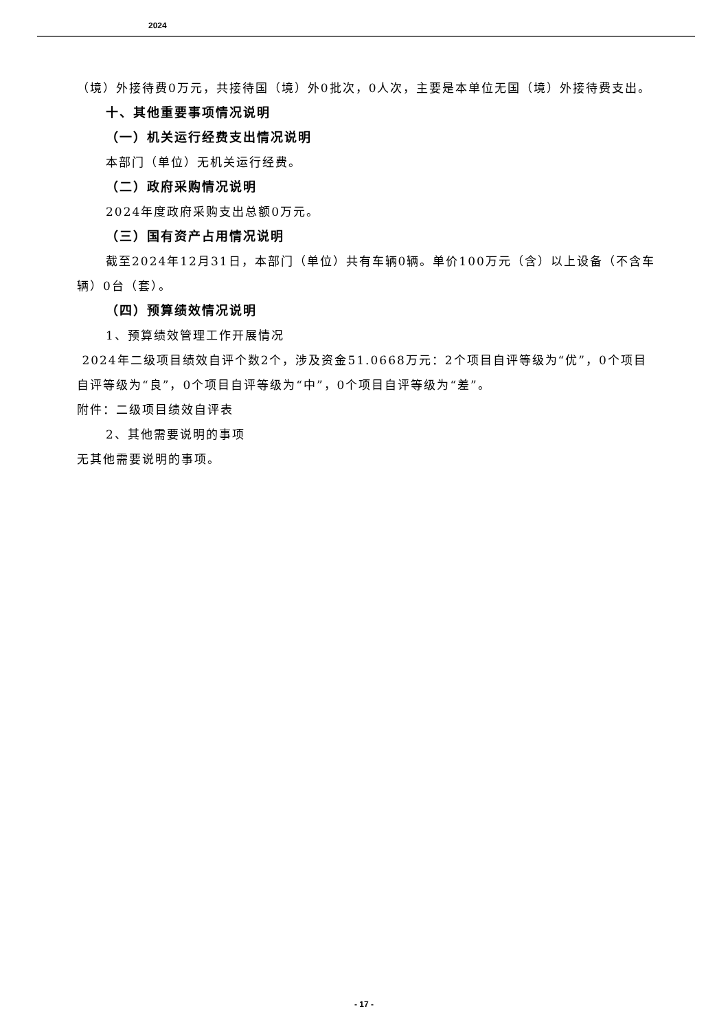2024
（境）外接待费0万元，共接待国（境）外0批次，0人次，主要是本单位无国（境）外接待费支出。
十、其他重要事项情况说明
（一）机关运行经费支出情况说明
本部门（单位）无机关运行经费。
（二）政府采购情况说明
2024年度政府采购支出总额0万元。
（三）国有资产占用情况说明
截至2024年12月31日，本部门（单位）共有车辆0辆。单价100万元（含）以上设备（不含车辆）0台（套）。
（四）预算绩效情况说明
1、预算绩效管理工作开展情况
2024年二级项目绩效自评个数2个，涉及资金51.0668万元：2个项目自评等级为“优”，0个项目自评等级为“良”，0个项目自评等级为“中”，0个项目自评等级为“差”。
附件：二级项目绩效自评表
2、其他需要说明的事项
无其他需要说明的事项。
- 17 -